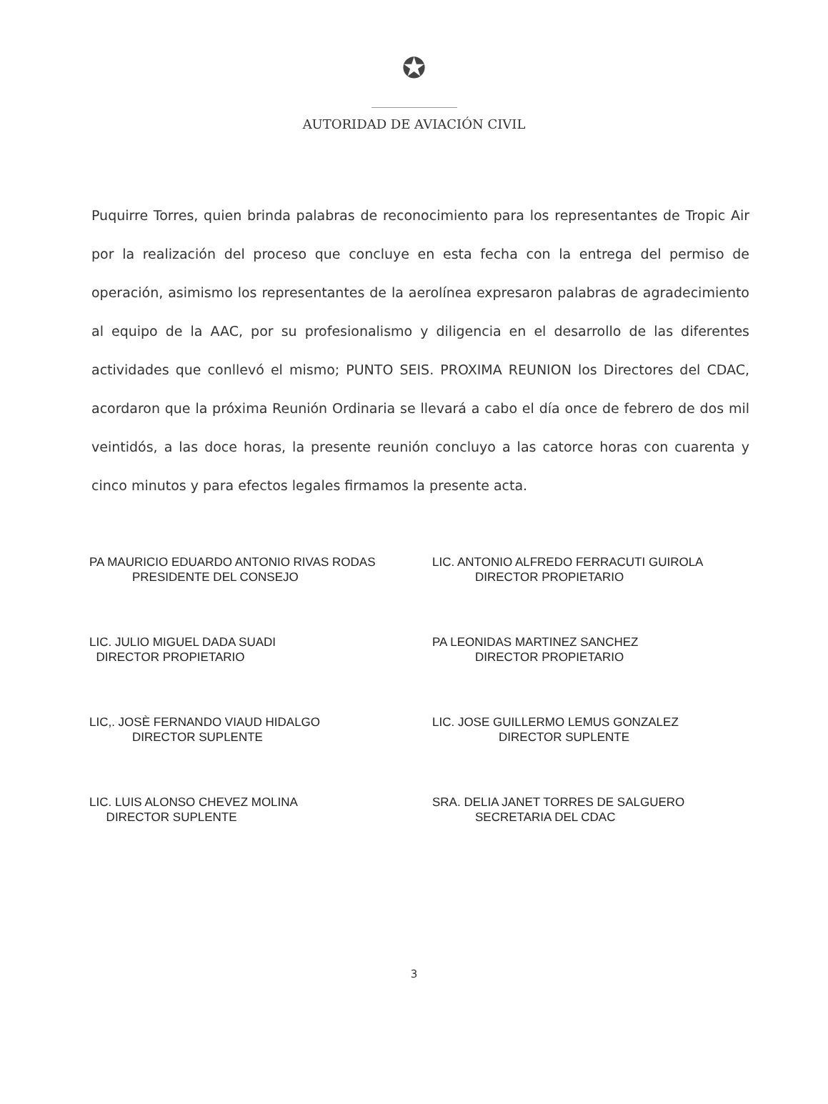✪
AUTORIDAD DE AVIACIÓN CIVIL
Puquirre Torres, quien brinda palabras de reconocimiento para los representantes de Tropic Air por la realización del proceso que concluye en esta fecha con la entrega del permiso de operación, asimismo los representantes de la aerolínea expresaron palabras de agradecimiento al equipo de la AAC, por su profesionalismo y diligencia en el desarrollo de las diferentes actividades que conllevó el mismo; PUNTO SEIS. PROXIMA REUNION los Directores del CDAC, acordaron que la próxima Reunión Ordinaria se llevará a cabo el día once de febrero de dos mil veintidós, a las doce horas, la presente reunión concluyo a las catorce horas con cuarenta y cinco minutos y para efectos legales firmamos la presente acta.
PA MAURICIO EDUARDO ANTONIO RIVAS RODAS
PRESIDENTE DEL CONSEJO
LIC. JULIO MIGUEL DADA SUADI
DIRECTOR PROPIETARIO
LIC,. JOSÈ FERNANDO VIAUD HIDALGO
DIRECTOR SUPLENTE
LIC. LUIS ALONSO CHEVEZ MOLINA
DIRECTOR SUPLENTE
LIC. ANTONIO ALFREDO FERRACUTI GUIROLA
DIRECTOR PROPIETARIO
PA LEONIDAS MARTINEZ SANCHEZ
DIRECTOR PROPIETARIO
LIC. JOSE GUILLERMO LEMUS GONZALEZ
DIRECTOR SUPLENTE
SRA. DELIA JANET TORRES DE SALGUERO
SECRETARIA DEL CDAC
3